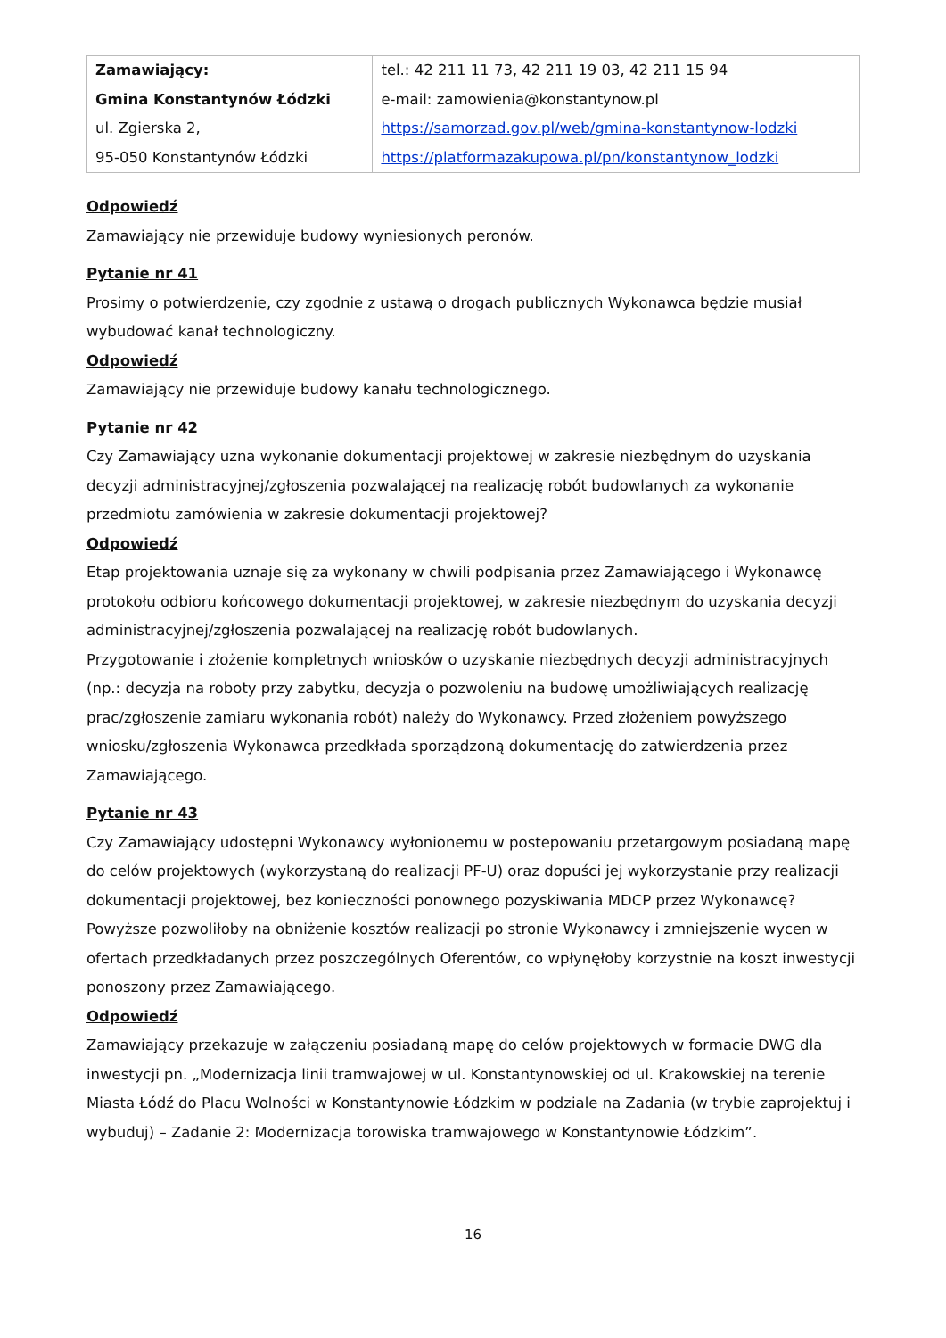| Zamawiający: Gmina Konstantynów Łódzki ul. Zgierska 2, 95-050 Konstantynów Łódzki | tel.: 42 211 11 73, 42 211 19 03, 42 211 15 94 e-mail: zamowienia@konstantynow.pl https://samorzad.gov.pl/web/gmina-konstantynow-lodzki https://platformazakupowa.pl/pn/konstantynow_lodzki |
Odpowiedź
Zamawiający nie przewiduje budowy wyniesionych peronów.
Pytanie nr 41
Prosimy o potwierdzenie, czy zgodnie z ustawą o drogach publicznych Wykonawca będzie musiał wybudować kanał technologiczny.
Odpowiedź
Zamawiający nie przewiduje budowy kanału technologicznego.
Pytanie nr 42
Czy Zamawiający uzna wykonanie dokumentacji projektowej w zakresie niezbędnym do uzyskania decyzji administracyjnej/zgłoszenia pozwalającej na realizację robót budowlanych za wykonanie przedmiotu zamówienia w zakresie dokumentacji projektowej?
Odpowiedź
Etap projektowania uznaje się za wykonany w chwili podpisania przez Zamawiającego i Wykonawcę protokołu odbioru końcowego dokumentacji projektowej, w zakresie niezbędnym do uzyskania decyzji administracyjnej/zgłoszenia pozwalającej na realizację robót budowlanych.
Przygotowanie i złożenie kompletnych wniosków o uzyskanie niezbędnych decyzji administracyjnych (np.: decyzja na roboty przy zabytku, decyzja o pozwoleniu na budowę umożliwiających realizację prac/zgłoszenie zamiaru wykonania robót) należy do Wykonawcy. Przed złożeniem powyższego wniosku/zgłoszenia Wykonawca przedkłada sporządzoną dokumentację do zatwierdzenia przez Zamawiającego.
Pytanie nr 43
Czy Zamawiający udostępni Wykonawcy wyłonionemu w postepowaniu przetargowym posiadaną mapę do celów projektowych (wykorzystaną do realizacji PF-U) oraz dopuści jej wykorzystanie przy realizacji dokumentacji projektowej, bez konieczności ponownego pozyskiwania MDCP przez Wykonawcę? Powyższe pozwoliłoby na obniżenie kosztów realizacji po stronie Wykonawcy i zmniejszenie wycen w ofertach przedkładanych przez poszczególnych Oferentów, co wpłynęłoby korzystnie na koszt inwestycji ponoszony przez Zamawiającego.
Odpowiedź
Zamawiający przekazuje w załączeniu posiadaną mapę do celów projektowych w formacie DWG dla inwestycji pn. „Modernizacja linii tramwajowej w ul. Konstantynowskiej od ul. Krakowskiej na terenie Miasta Łódź do Placu Wolności w Konstantynowie Łódzkim w podziale na Zadania (w trybie zaprojektuj i wybuduj) – Zadanie 2: Modernizacja torowiska tramwajowego w Konstantynowie Łódzkim”.
16